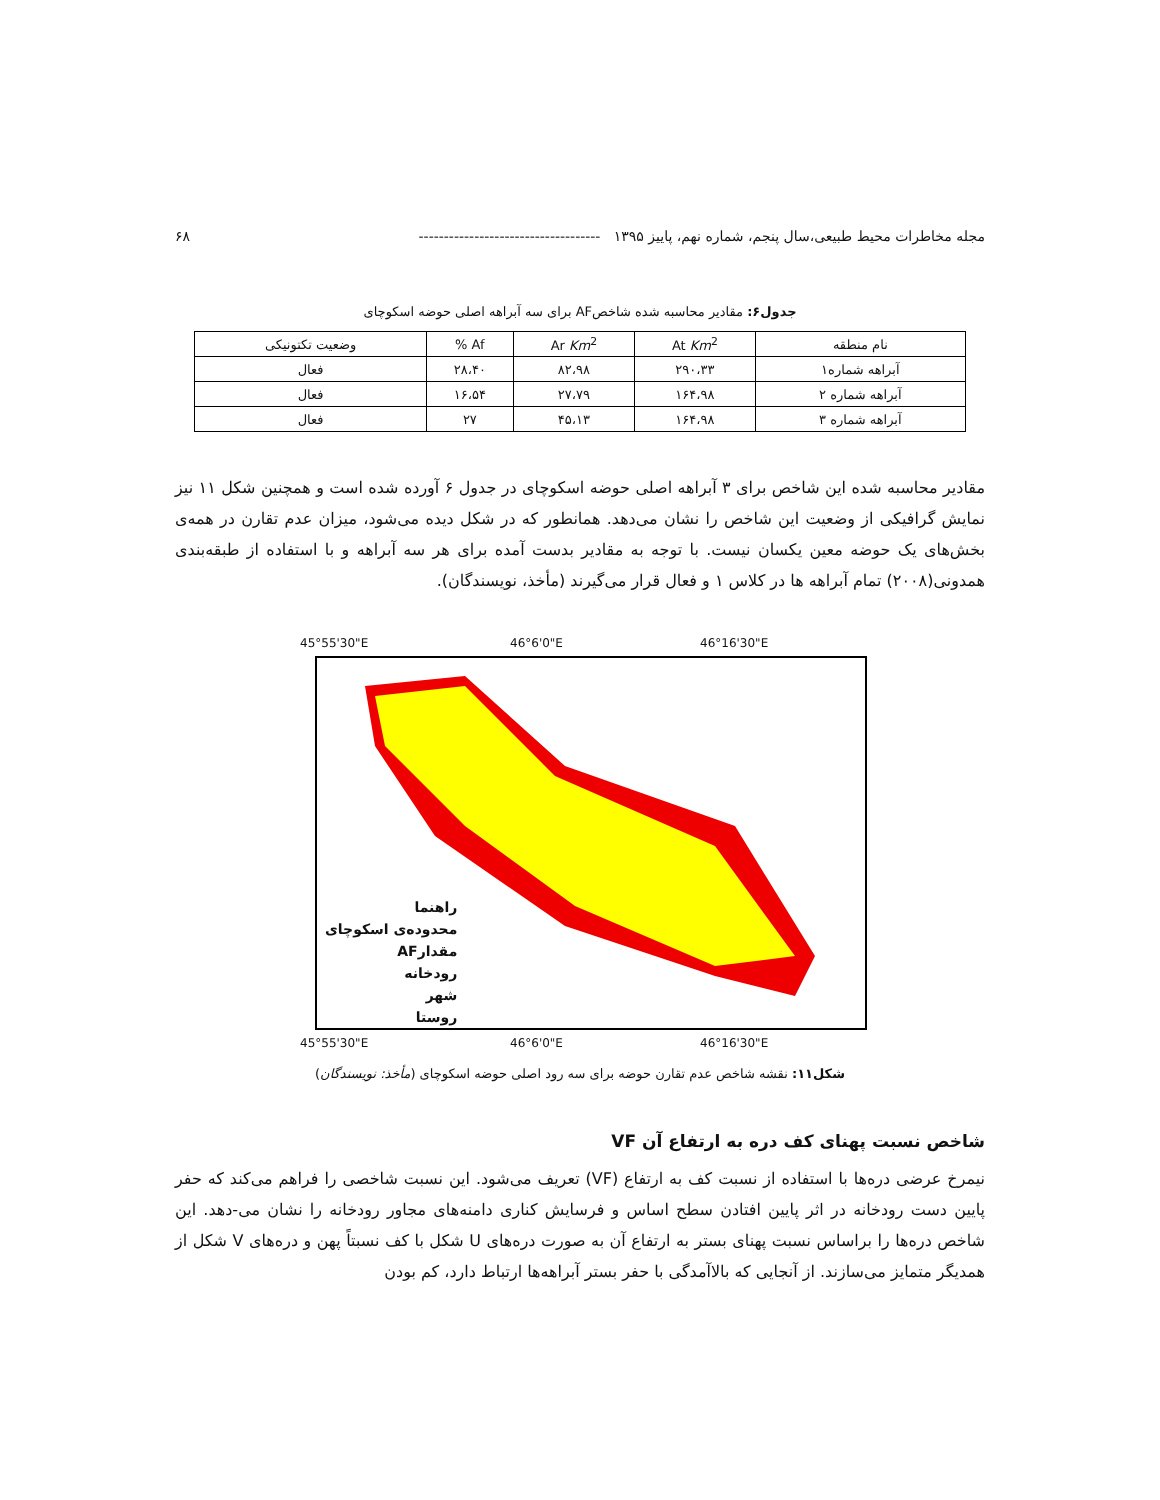مجله مخاطرات محیط طبیعی،سال پنجم، شماره نهم، پاییز ۱۳۹۵ ------------------------------------ ۶۸
جدول۶: مقادیر محاسبه شده شاخصAF برای سه آبراهه اصلی حوضه اسکوچای
| نام منطقه | At Km<sup>2</sup> | Ar Km<sup>2</sup> | Af % | وضعیت تکتونیکی |
| --- | --- | --- | --- | --- |
| آبراهه شماره۱ | ۲۹۰،۳۳ | ۸۲،۹۸ | ۲۸،۴۰ | فعال |
| آبراهه شماره ۲ | ۱۶۴،۹۸ | ۲۷،۷۹ | ۱۶،۵۴ | فعال |
| آبراهه شماره ۳ | ۱۶۴،۹۸ | ۴۵،۱۳ | ۲۷ | فعال |
مقادیر محاسبه شده این شاخص برای ۳ آبراهه اصلی حوضه اسکوچای در جدول ۶ آورده شده است و همچنین شکل ۱۱ نیز نمایش گرافیکی از وضعیت این شاخص را نشان می‌دهد. همانطور که در شکل دیده می‌شود، میزان عدم تقارن در همه‌ی بخش‌های یک حوضه معین یکسان نیست. با توجه به مقادیر بدست آمده برای هر سه آبراهه و با استفاده از طبقه‌بندی همدونی(۲۰۰۸) تمام آبراهه ها در کلاس ۱ و فعال قرار می‌گیرند (مأخذ، نویسندگان).
45°55'30"E 46°6'0"E 46°16'30"E
راهنما
محدوده‌ی اسکوچای
مقدارAF
رودخانه
شهر
روستا
45°55'30"E 46°6'0"E 46°16'30"E
شکل۱۱: نقشه شاخص عدم تقارن حوضه برای سه رود اصلی حوضه اسکوچای (مأخذ: نویسندگان)
شاخص نسبت پهنای کف دره به ارتفاع آن VF
نیمرخ عرضی دره‌ها با استفاده از نسبت کف به ارتفاع (VF) تعریف می‌شود. این نسبت شاخصی را فراهم می‌کند که حفر پایین دست رودخانه در اثر پایین افتادن سطح اساس و فرسایش کناری دامنه‌های مجاور رودخانه را نشان می-دهد. این شاخص دره‌ها را براساس نسبت پهنای بستر به ارتفاع آن به صورت دره‌های U شکل با کف نسبتاً پهن و دره‌های V شکل از همدیگر متمایز می‌سازند. از آنجایی که بالاآمدگی با حفر بستر آبراهه‌ها ارتباط دارد، کم بودن